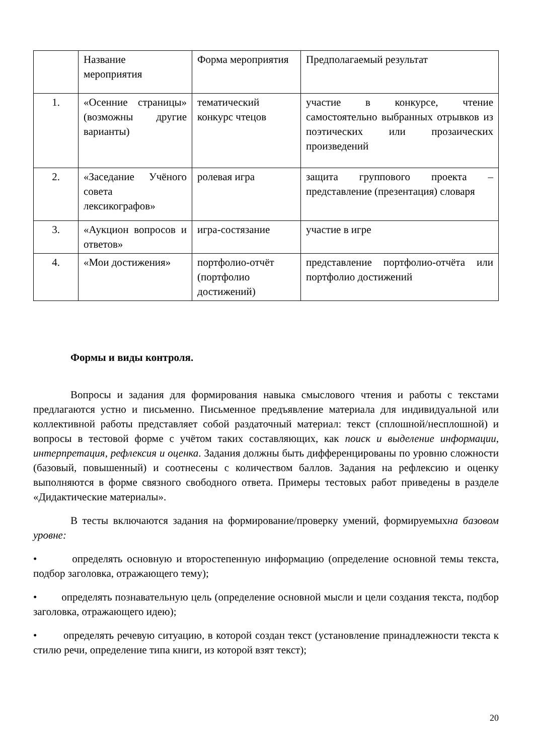| | Название мероприятия | Форма мероприятия | Предполагаемый результат |
| 1. | «Осенние страницы» (возможны другие варианты) | тематический конкурс чтецов | участие в конкурсе, чтение самостоятельно выбранных отрывков из поэтических или прозаических произведений |
| 2. | «Заседание Учёного совета лексикографов» | ролевая игра | защита группового проекта – представление (презентация) словаря |
| 3. | «Аукцион вопросов и ответов» | игра-состязание | участие в игре |
| 4. | «Мои достижения» | портфолио-отчёт (портфолио достижений) | представление портфолио-отчёта или портфолио достижений |
Формы и виды контроля.
Вопросы и задания для формирования навыка смыслового чтения и работы с текстами предлагаются устно и письменно. Письменное предъявление материала для индивидуальной или коллективной работы представляет собой раздаточный материал: текст (сплошной/несплошной) и вопросы в тестовой форме с учётом таких составляющих, как поиск и выделение информации, интерпретация, рефлексия и оценка. Задания должны быть дифференцированы по уровню сложности (базовый, повышенный) и соотнесены с количеством баллов. Задания на рефлексию и оценку выполняются в форме связного свободного ответа. Примеры тестовых работ приведены в разделе «Дидактические материалы».
В тесты включаются задания на формирование/проверку умений, формируемыхна базовом уровне:
• определять основную и второстепенную информацию (определение основной темы текста, подбор заголовка, отражающего тему);
• определять познавательную цель (определение основной мысли и цели создания текста, подбор заголовка, отражающего идею);
• определять речевую ситуацию, в которой создан текст (установление принадлежности текста к стилю речи, определение типа книги, из которой взят текст);
20